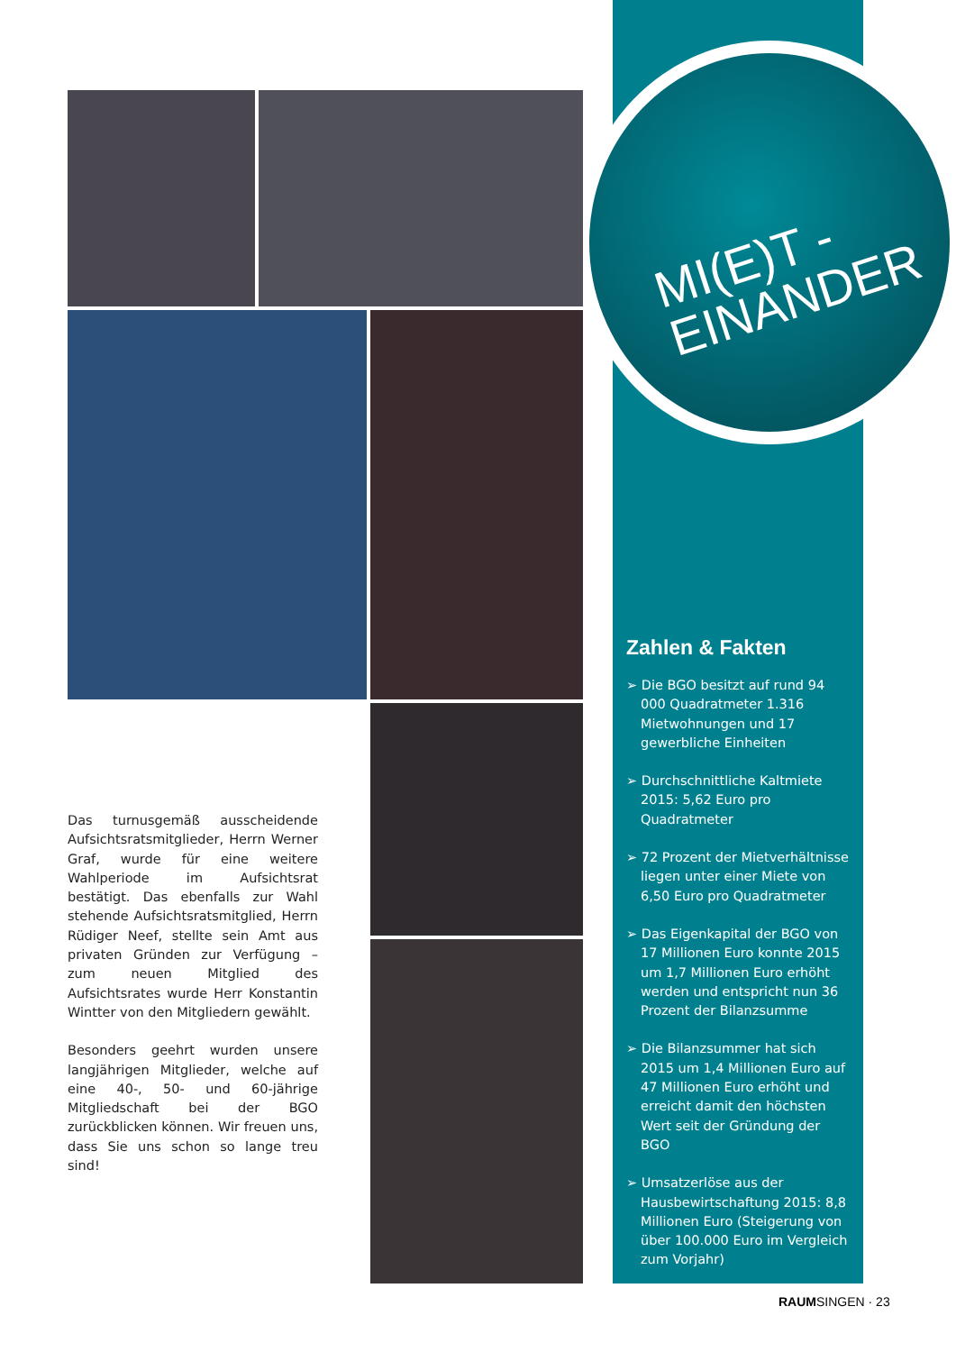MI(E)T -
EINANDER
Das turnusgemäß ausscheidende Aufsichtsratsmitglieder, Herrn Werner Graf, wurde für eine weitere Wahlperiode im Aufsichtsrat bestätigt. Das ebenfalls zur Wahl stehende Aufsichtsratsmitglied, Herrn Rüdiger Neef, stellte sein Amt aus privaten Gründen zur Verfügung – zum neuen Mitglied des Aufsichtsrates wurde Herr Konstantin Wintter von den Mitgliedern gewählt.
Besonders geehrt wurden unsere langjährigen Mitglieder, welche auf eine 40-, 50- und 60-jährige Mitgliedschaft bei der BGO zurückblicken können. Wir freuen uns, dass Sie uns schon so lange treu sind!
Zahlen & Fakten
➢ Die BGO besitzt auf rund 94 000 Quadratmeter 1.316 Mietwohnungen und 17 gewerbliche Einheiten
➢ Durchschnittliche Kaltmiete 2015: 5,62 Euro pro Quadratmeter
➢ 72 Prozent der Mietverhältnisse liegen unter einer Miete von 6,50 Euro pro Quadratmeter
➢ Das Eigenkapital der BGO von 17 Millionen Euro konnte 2015 um 1,7 Millionen Euro erhöht werden und entspricht nun 36 Prozent der Bilanzsumme
➢ Die Bilanzsummer hat sich 2015 um 1,4 Millionen Euro auf 47 Millionen Euro erhöht und erreicht damit den höchsten Wert seit der Gründung der BGO
➢ Umsatzerlöse aus der Hausbewirtschaftung 2015: 8,8 Millionen Euro (Steigerung von über 100.000 Euro im Vergleich zum Vorjahr)
RAUMSINGEN · 23